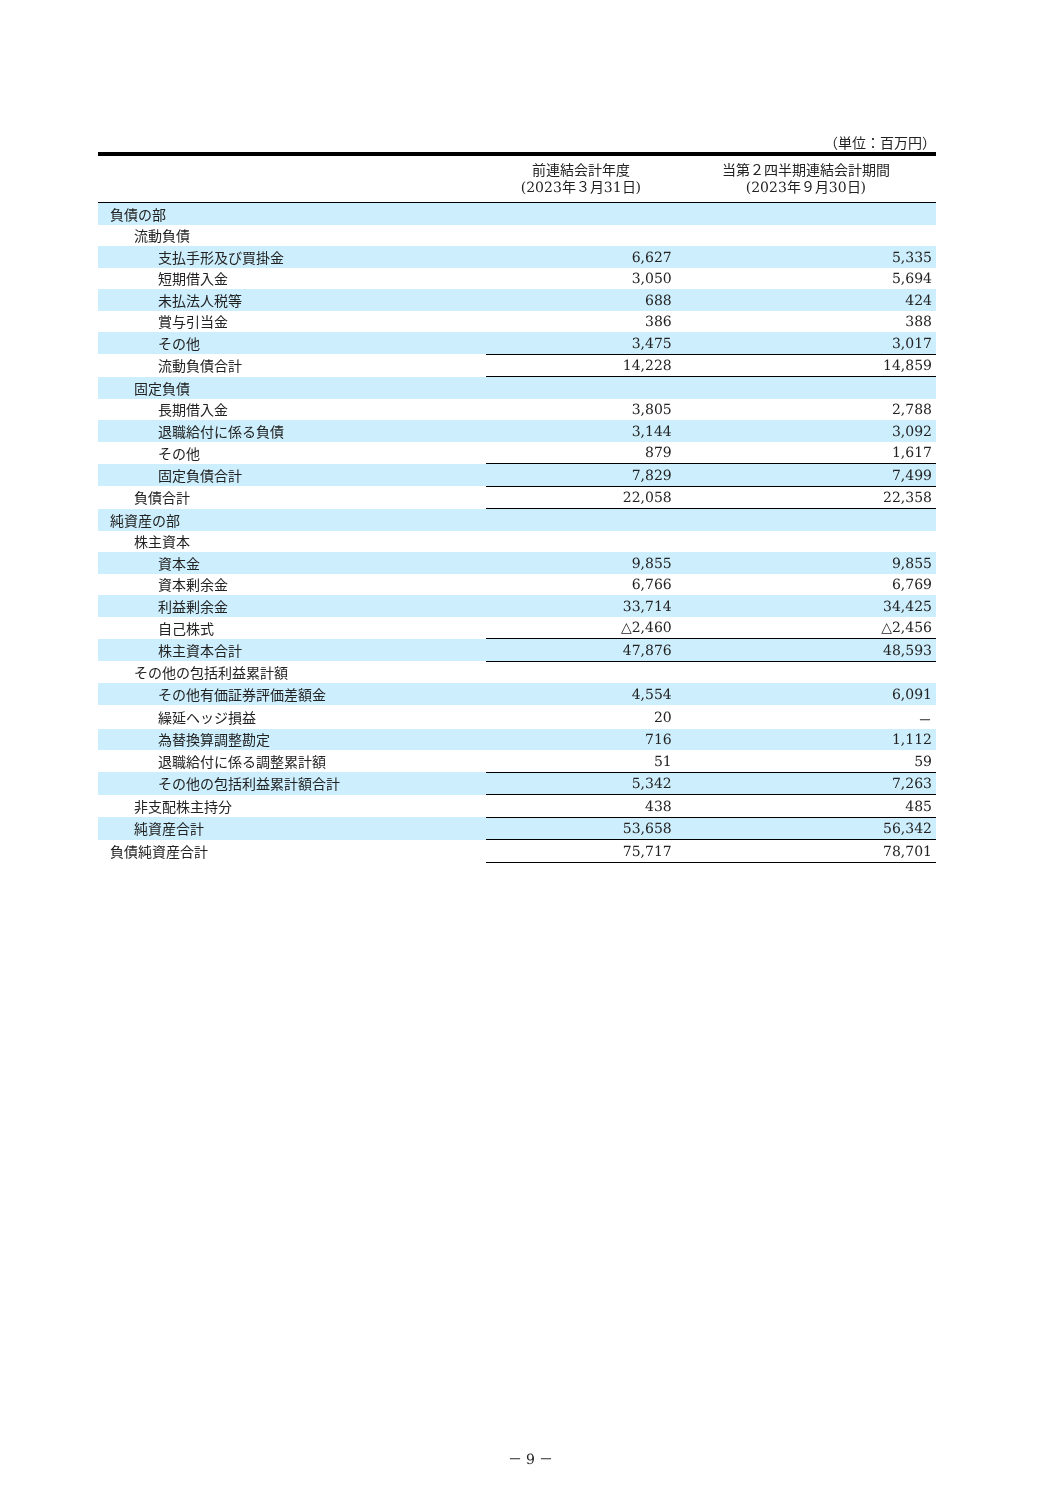（単位：百万円）
| | 前連結会計年度 (2023年３月31日) | 当第２四半期連結会計期間 (2023年９月30日) |
| --- | --- | --- |
| 負債の部 | | |
| 流動負債 | | |
| 支払手形及び買掛金 | 6,627 | 5,335 |
| 短期借入金 | 3,050 | 5,694 |
| 未払法人税等 | 688 | 424 |
| 賞与引当金 | 386 | 388 |
| その他 | 3,475 | 3,017 |
| 流動負債合計 | 14,228 | 14,859 |
| 固定負債 | | |
| 長期借入金 | 3,805 | 2,788 |
| 退職給付に係る負債 | 3,144 | 3,092 |
| その他 | 879 | 1,617 |
| 固定負債合計 | 7,829 | 7,499 |
| 負債合計 | 22,058 | 22,358 |
| 純資産の部 | | |
| 株主資本 | | |
| 資本金 | 9,855 | 9,855 |
| 資本剰余金 | 6,766 | 6,769 |
| 利益剰余金 | 33,714 | 34,425 |
| 自己株式 | △2,460 | △2,456 |
| 株主資本合計 | 47,876 | 48,593 |
| その他の包括利益累計額 | | |
| その他有価証券評価差額金 | 4,554 | 6,091 |
| 繰延ヘッジ損益 | 20 | － |
| 為替換算調整勘定 | 716 | 1,112 |
| 退職給付に係る調整累計額 | 51 | 59 |
| その他の包括利益累計額合計 | 5,342 | 7,263 |
| 非支配株主持分 | 438 | 485 |
| 純資産合計 | 53,658 | 56,342 |
| 負債純資産合計 | 75,717 | 78,701 |
－ 9 －